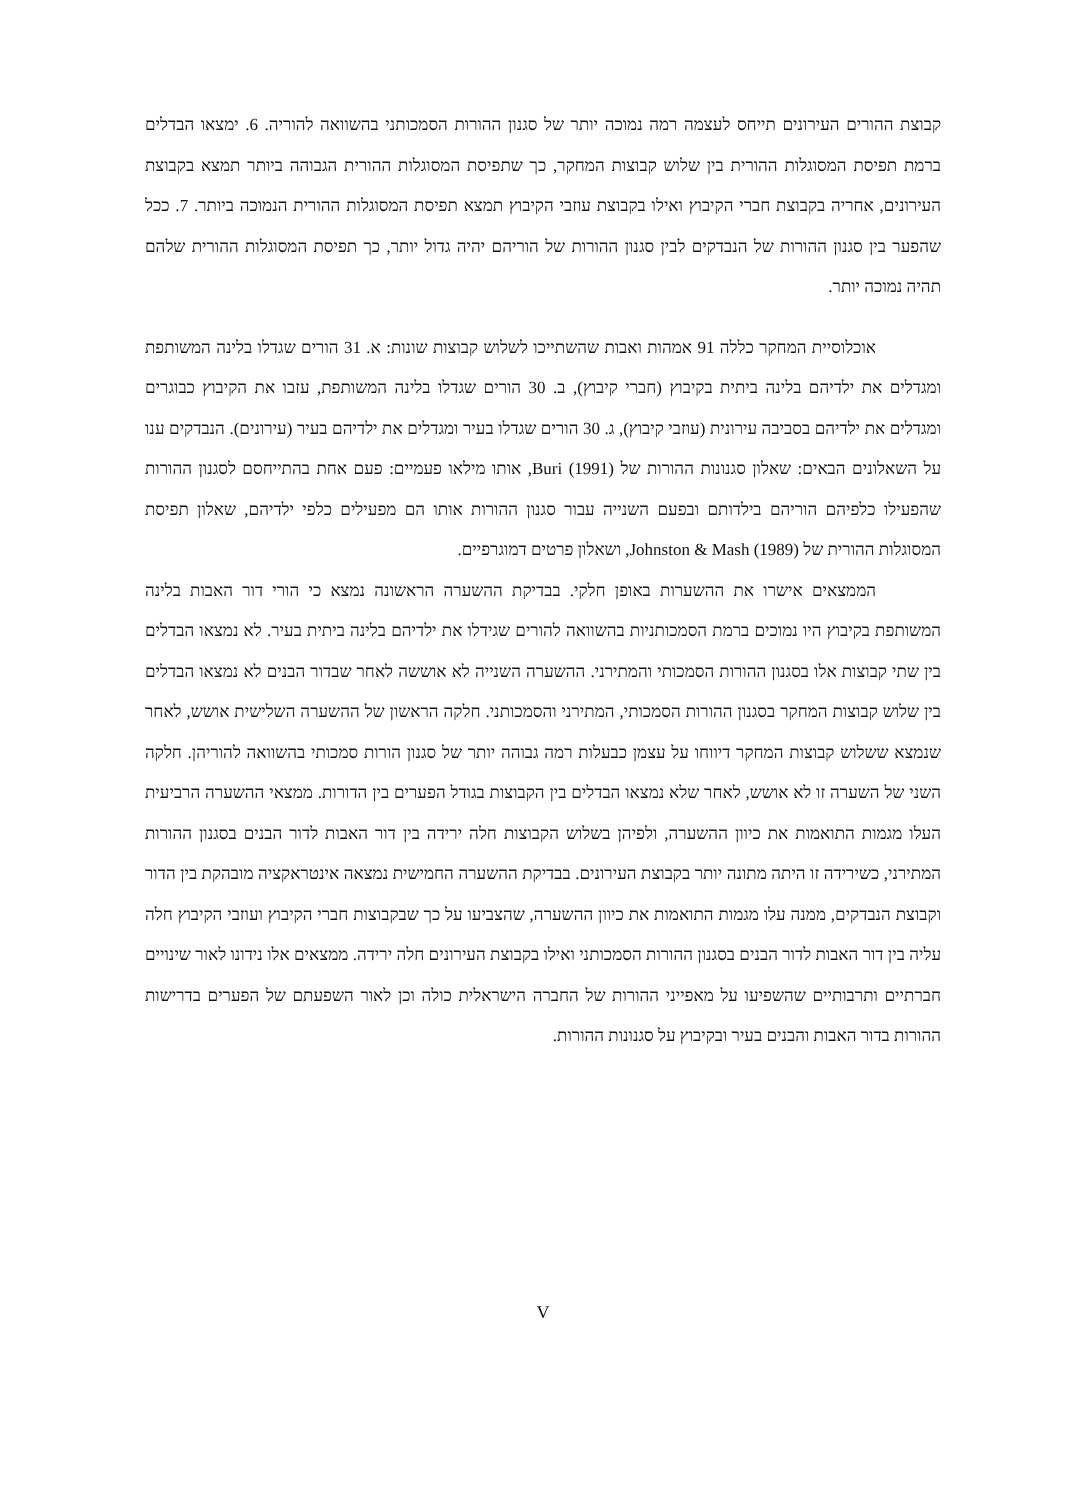קבוצת ההורים העירונים תייחס לעצמה רמה נמוכה יותר של סגנון ההורות הסמכותני בהשוואה להוריה. 6. ימצאו הבדלים ברמת תפיסת המסוגלות ההורית בין שלוש קבוצות המחקר, כך שתפיסת המסוגלות ההורית הגבוהה ביותר תמצא בקבוצת העירונים, אחריה בקבוצת חברי הקיבוץ ואילו בקבוצת עוזבי הקיבוץ תמצא תפיסת המסוגלות ההורית הנמוכה ביותר. 7. ככל שהפער בין סגנון ההורות של הנבדקים לבין סגנון ההורות של הוריהם יהיה גדול יותר, כך תפיסת המסוגלות ההורית שלהם תהיה נמוכה יותר.
אוכלוסיית המחקר כללה 91 אמהות ואבות שהשתייכו לשלוש קבוצות שונות: א. 31 הורים שגדלו בלינה המשותפת ומגדלים את ילדיהם בלינה ביתית בקיבוץ (חברי קיבוץ), ב. 30 הורים שגדלו בלינה המשותפת, עזבו את הקיבוץ כבוגרים ומגדלים את ילדיהם בסביבה עירונית (עוזבי קיבוץ), ג. 30 הורים שגדלו בעיר ומגדלים את ילדיהם בעיר (עירונים). הנבדקים ענו על השאלונים הבאים: שאלון סגנונות ההורות של Buri (1991), אותו מילאו פעמיים: פעם אחת בהתייחסם לסגנון ההורות שהפעילו כלפיהם הוריהם בילדותם ובפעם השנייה עבור סגנון ההורות אותו הם מפעילים כלפי ילדיהם, שאלון תפיסת המסוגלות ההורית של Johnston & Mash (1989), ושאלון פרטים דמוגרפיים.
הממצאים אישרו את ההשערות באופן חלקי. בבדיקת ההשערה הראשונה נמצא כי הורי דור האבות בלינה המשותפת בקיבוץ היו נמוכים ברמת הסמכותניות בהשוואה להורים שגידלו את ילדיהם בלינה ביתית בעיר. לא נמצאו הבדלים בין שתי קבוצות אלו בסגנון ההורות הסמכותי והמתירני. ההשערה השנייה לא אוששה לאחר שבדור הבנים לא נמצאו הבדלים בין שלוש קבוצות המחקר בסגנון ההורות הסמכותי, המתירני והסמכותני. חלקה הראשון של ההשערה השלישית אושש, לאחר שנמצא ששלוש קבוצות המחקר דיווחו על עצמן כבעלות רמה גבוהה יותר של סגנון הורות סמכותי בהשוואה להוריהן. חלקה השני של השערה זו לא אושש, לאחר שלא נמצאו הבדלים בין הקבוצות בגודל הפערים בין הדורות. ממצאי ההשערה הרביעית העלו מגמות התואמות את כיוון ההשערה, ולפיהן בשלוש הקבוצות חלה ירידה בין דור האבות לדור הבנים בסגנון ההורות המתירני, כשירידה זו היתה מתונה יותר בקבוצת העירונים. בבדיקת ההשערה החמישית נמצאה אינטראקציה מובהקת בין הדור וקבוצת הנבדקים, ממנה עלו מגמות התואמות את כיוון ההשערה, שהצביעו על כך שבקבוצות חברי הקיבוץ ועוזבי הקיבוץ חלה עליה בין דור האבות לדור הבנים בסגנון ההורות הסמכותני ואילו בקבוצת העירונים חלה ירידה. ממצאים אלו נידונו לאור שינויים חברתיים ותרבותיים שהשפיעו על מאפייני ההורות של החברה הישראלית כולה וכן לאור השפעתם של הפערים בדרישות ההורות בדור האבות והבנים בעיר ובקיבוץ על סגנונות ההורות.
V